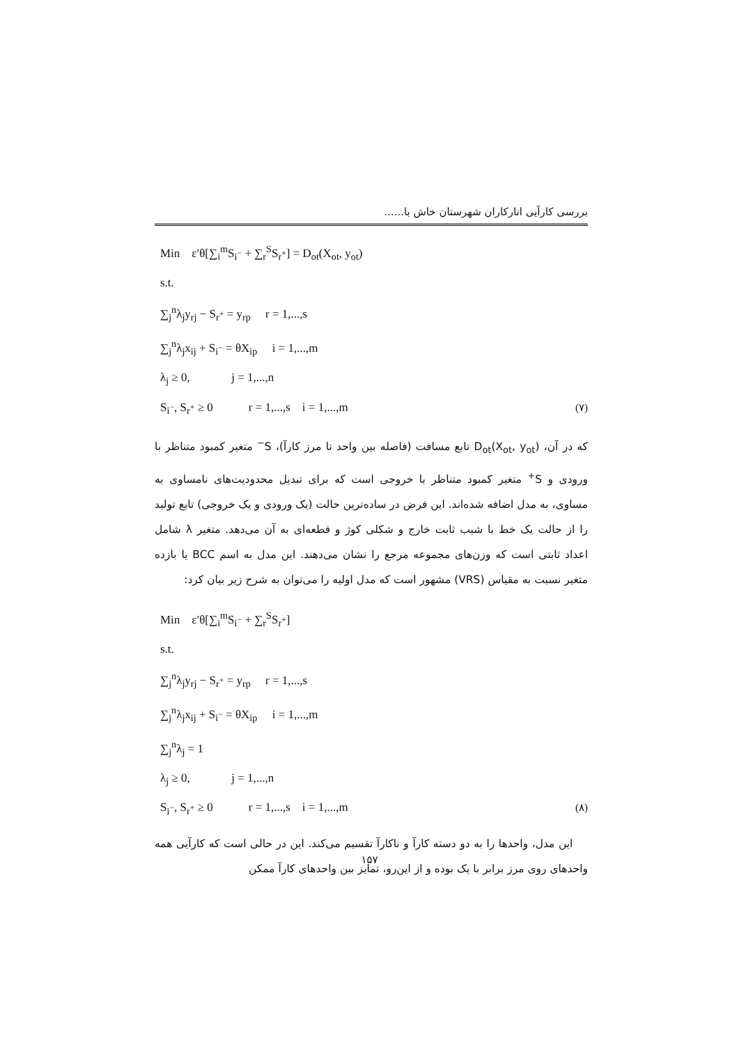بررسی کارآیی انارکاران شهرستان خاش با......
Min ε′θ[∑<sub>i</sub><sup>m</sup>S<sub>i<sup>−</sup></sub> + ∑<sub>r</sub><sup>S</sup>S<sub>r<sup>+</sup></sub>] = D<sub>ot</sub>(X<sub>ot</sub>, y<sub>ot</sub>)
s.t.
∑<sub>j</sub><sup>n</sup>λ<sub>j</sub>y<sub>rj</sub> − S<sub>r<sup>+</sup></sub> = y<sub>rp</sub> r = 1,...,s
∑<sub>j</sub><sup>n</sup>λ<sub>j</sub>x<sub>ij</sub> + S<sub>i<sup>−</sup></sub> = θX<sub>ip</sub> i = 1,...,m
λ<sub>j</sub> ≥ 0, j = 1,...,n
S<sub>i<sup>−</sup></sub>, S<sub>r<sup>+</sup></sub> ≥ 0 r = 1,...,s i = 1,...,m (۷)
که در آن، D<sub>ot</sub>(X<sub>ot</sub>, y<sub>ot</sub>) تابع مسافت (فاصله بین واحد تا مرز کارآ)، S<sup>−</sup> متغیر کمبود متناظر با ورودی و S<sup>+</sup> متغیر کمبود متناظر با خروجی است که برای تبدیل محدودیت‌های نامساوی به مساوی، به مدل اضافه شده‌اند. این فرض در ساده‌ترین حالت (یک ورودی و یک خروجی) تابع تولید را از حالت یک خط با شیب ثابت خارج و شکلی کوژ و قطعه‌ای به آن می‌دهد. متغیر λ شامل اعداد ثابتی است که وزن‌های مجموعه مرجع را نشان می‌دهند. این مدل به اسم BCC یا بازده متغیر نسبت به مقیاس (VRS) مشهور است که مدل اولیه را می‌توان به شرح زیر بیان کرد:
Min ε′θ[∑<sub>i</sub><sup>m</sup>S<sub>i<sup>−</sup></sub> + ∑<sub>r</sub><sup>S</sup>S<sub>r<sup>+</sup></sub>]
s.t.
∑<sub>j</sub><sup>n</sup>λ<sub>j</sub>y<sub>rj</sub> − S<sub>r<sup>+</sup></sub> = y<sub>rp</sub> r = 1,...,s
∑<sub>j</sub><sup>n</sup>λ<sub>j</sub>x<sub>ij</sub> + S<sub>i<sup>−</sup></sub> = θX<sub>ip</sub> i = 1,...,m
∑<sub>j</sub><sup>n</sup>λ<sub>j</sub> = 1
λ<sub>j</sub> ≥ 0, j = 1,...,n
S<sub>i<sup>−</sup></sub>, S<sub>r<sup>+</sup></sub> ≥ 0 r = 1,...,s i = 1,...,m (۸)
این مدل، واحدها را به دو دسته کارآ و ناکارآ تقسیم می‌کند. این در حالی است که کارآیی همه واحدهای روی مرز برابر با یک بوده و از این‌رو، تمایز بین واحدهای کارآ ممکن
۱۵۷